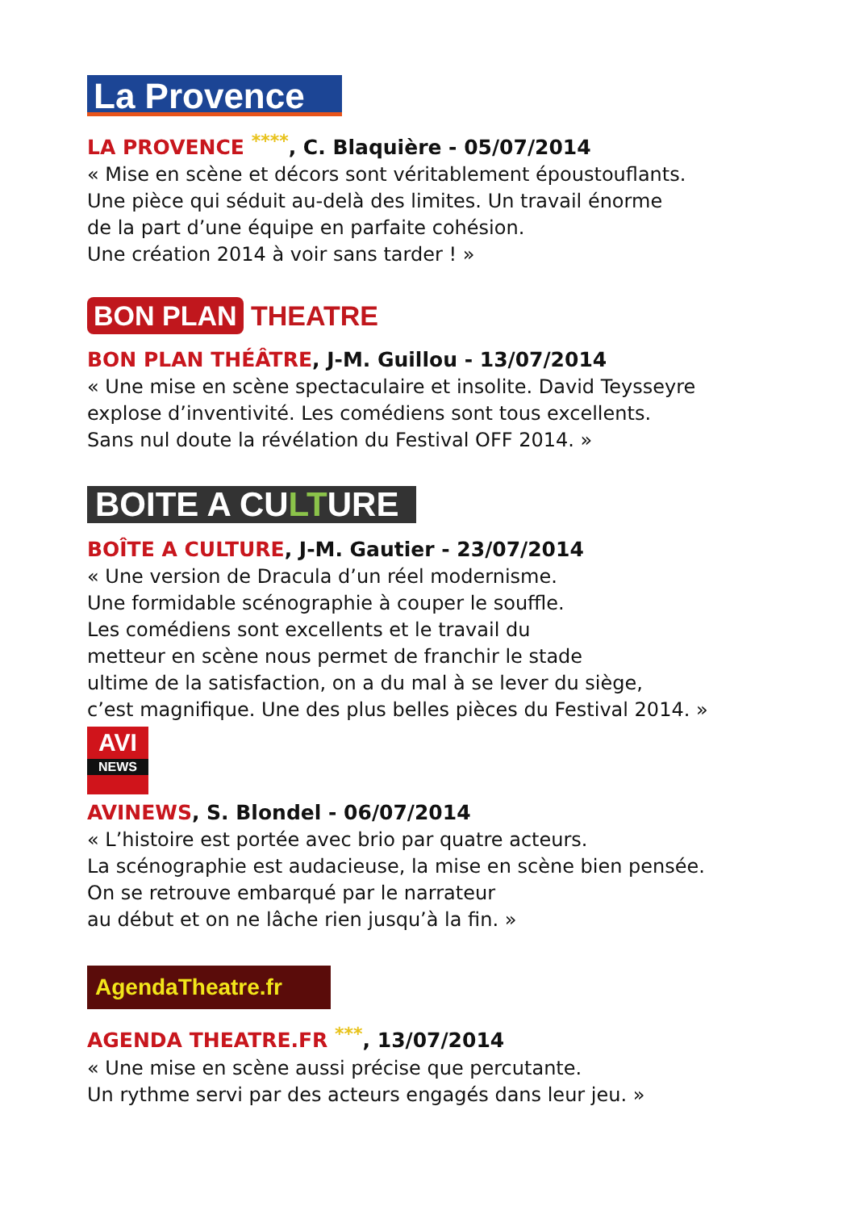La Provence
LA PROVENCE ****, C. Blaquière - 05/07/2014
« Mise en scène et décors sont véritablement époustouflants.
Une pièce qui séduit au-delà des limites. Un travail énorme
de la part d’une équipe en parfaite cohésion.
Une création 2014 à voir sans tarder ! »
BON PLAN THEATRE
BON PLAN THÉÂTRE, J-M. Guillou - 13/07/2014
« Une mise en scène spectaculaire et insolite. David Teysseyre
explose d’inventivité. Les comédiens sont tous excellents.
Sans nul doute la révélation du Festival OFF 2014. »
BOITE A CULTURE
BOÎTE A CULTURE, J-M. Gautier - 23/07/2014
« Une version de Dracula d’un réel modernisme.
Une formidable scénographie à couper le souffle.
Les comédiens sont excellents et le travail du
metteur en scène nous permet de franchir le stade
ultime de la satisfaction, on a du mal à se lever du siège,
c’est magnifique. Une des plus belles pièces du Festival 2014. »
AVI
NEWS
AVINEWS, S. Blondel - 06/07/2014
« L’histoire est portée avec brio par quatre acteurs.
La scénographie est audacieuse, la mise en scène bien pensée.
On se retrouve embarqué par le narrateur
au début et on ne lâche rien jusqu’à la fin. »
AgendaTheatre.fr
AGENDA THEATRE.FR ***, 13/07/2014
« Une mise en scène aussi précise que percutante.
Un rythme servi par des acteurs engagés dans leur jeu. »